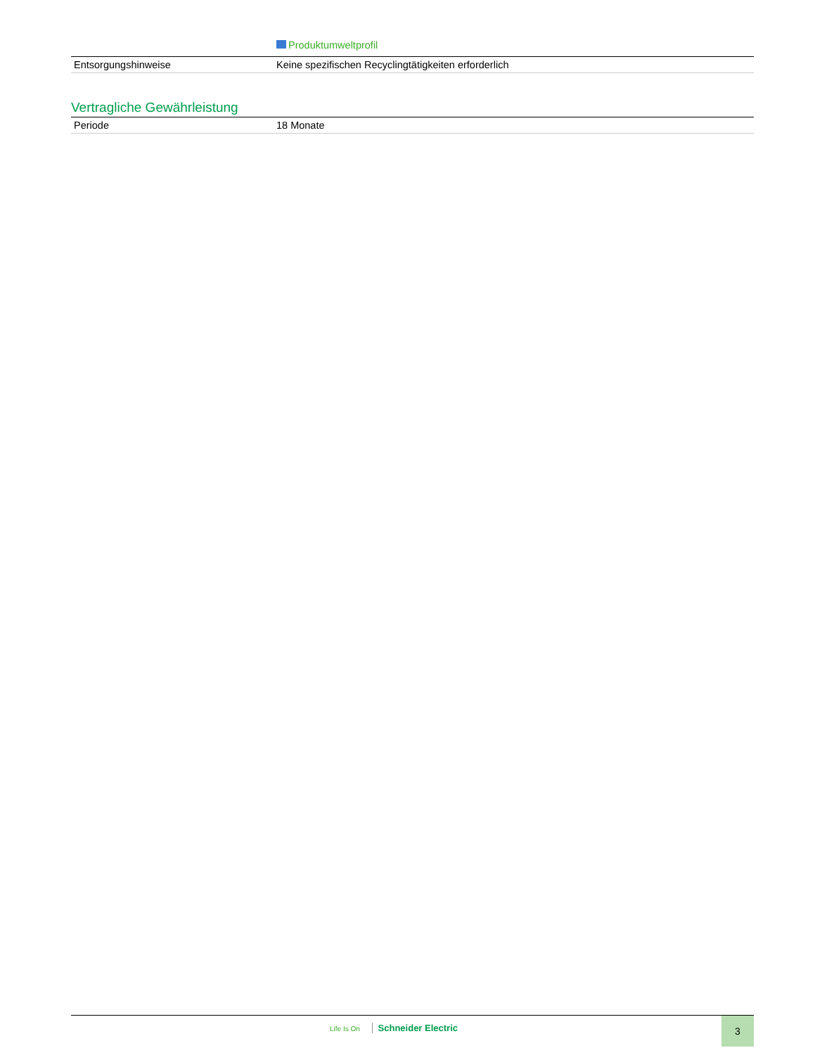Produktumweltprofil
| Entsorgungshinweise | Keine spezifischen Recyclingtätigkeiten erforderlich |
Vertragliche Gewährleistung
| Periode | 18 Monate |
Life Is On Schneider Electric 3